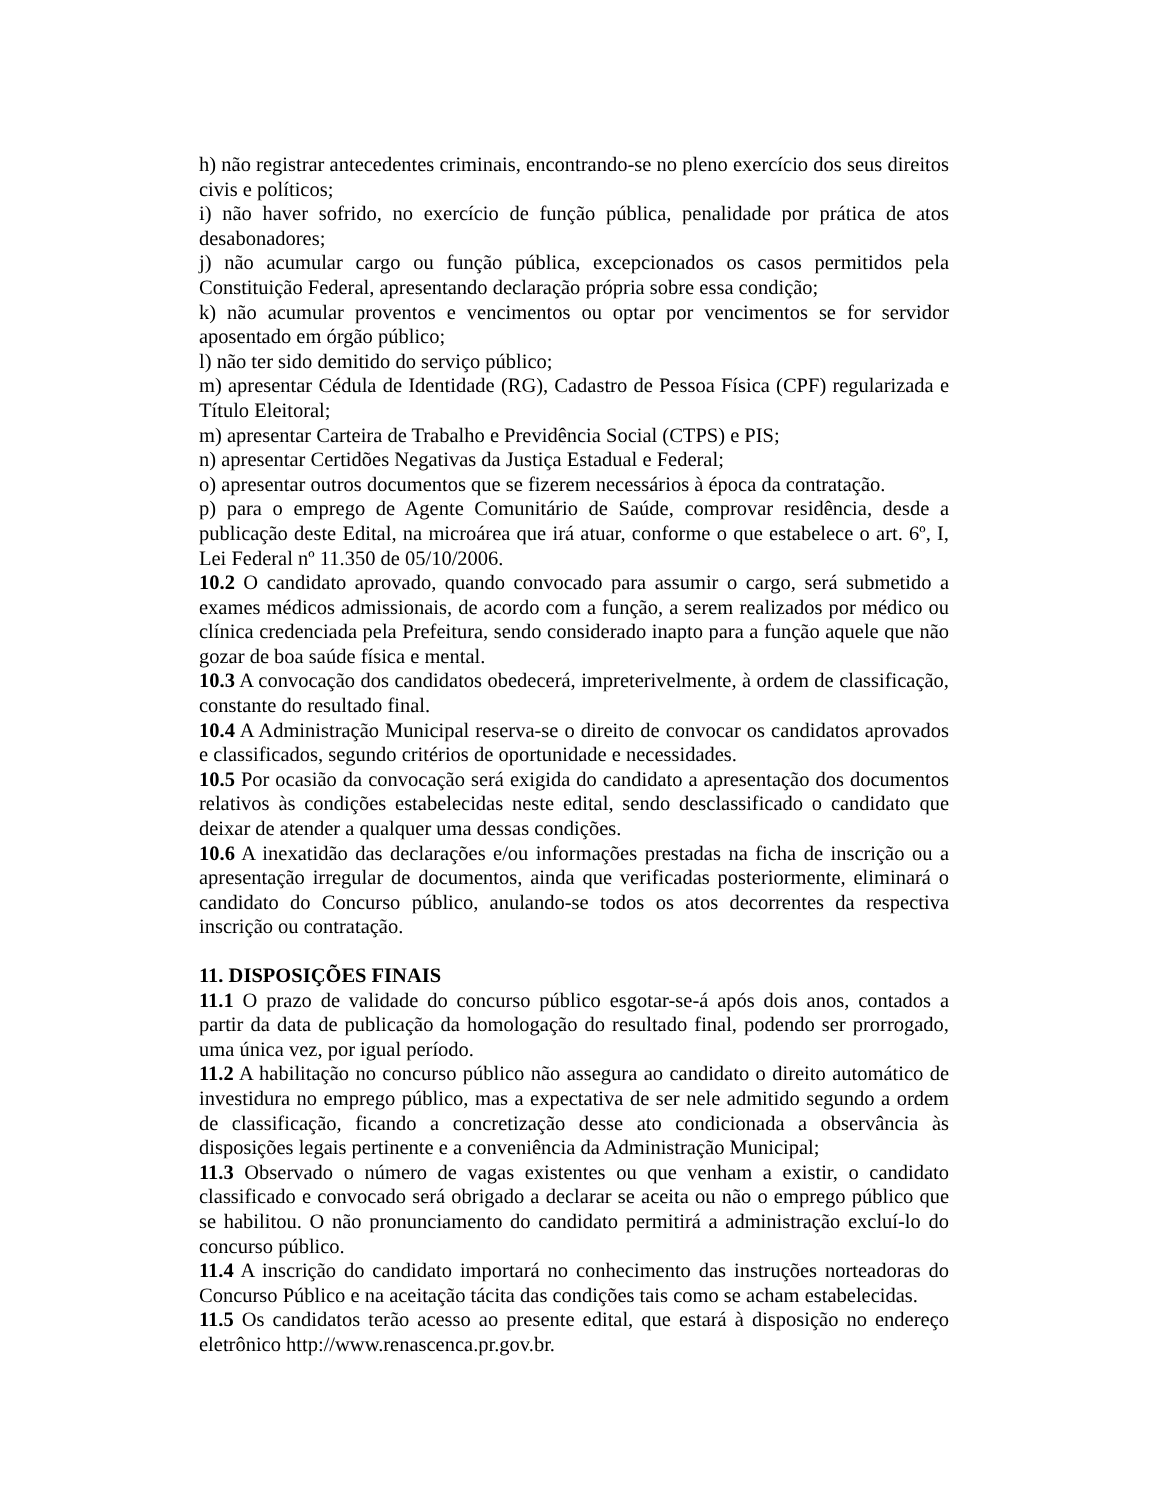h) não registrar antecedentes criminais, encontrando-se no pleno exercício dos seus direitos civis e políticos;
i) não haver sofrido, no exercício de função pública, penalidade por prática de atos desabonadores;
j) não acumular cargo ou função pública, excepcionados os casos permitidos pela Constituição Federal, apresentando declaração própria sobre essa condição;
k) não acumular proventos e vencimentos ou optar por vencimentos se for servidor aposentado em órgão público;
l) não ter sido demitido do serviço público;
m) apresentar Cédula de Identidade (RG), Cadastro de Pessoa Física (CPF) regularizada e Título Eleitoral;
m) apresentar Carteira de Trabalho e Previdência Social (CTPS) e PIS;
n) apresentar Certidões Negativas da Justiça Estadual e Federal;
o) apresentar outros documentos que se fizerem necessários à época da contratação.
p) para o emprego de Agente Comunitário de Saúde, comprovar residência, desde a publicação deste Edital, na microárea que irá atuar, conforme o que estabelece o art. 6º, I, Lei Federal nº 11.350 de 05/10/2006.
10.2 O candidato aprovado, quando convocado para assumir o cargo, será submetido a exames médicos admissionais, de acordo com a função, a serem realizados por médico ou clínica credenciada pela Prefeitura, sendo considerado inapto para a função aquele que não gozar de boa saúde física e mental.
10.3 A convocação dos candidatos obedecerá, impreterivelmente, à ordem de classificação, constante do resultado final.
10.4 A Administração Municipal reserva-se o direito de convocar os candidatos aprovados e classificados, segundo critérios de oportunidade e necessidades.
10.5 Por ocasião da convocação será exigida do candidato a apresentação dos documentos relativos às condições estabelecidas neste edital, sendo desclassificado o candidato que deixar de atender a qualquer uma dessas condições.
10.6 A inexatidão das declarações e/ou informações prestadas na ficha de inscrição ou a apresentação irregular de documentos, ainda que verificadas posteriormente, eliminará o candidato do Concurso público, anulando-se todos os atos decorrentes da respectiva inscrição ou contratação.
11. DISPOSIÇÕES FINAIS
11.1 O prazo de validade do concurso público esgotar-se-á após dois anos, contados a partir da data de publicação da homologação do resultado final, podendo ser prorrogado, uma única vez, por igual período.
11.2 A habilitação no concurso público não assegura ao candidato o direito automático de investidura no emprego público, mas a expectativa de ser nele admitido segundo a ordem de classificação, ficando a concretização desse ato condicionada a observância às disposições legais pertinente e a conveniência da Administração Municipal;
11.3 Observado o número de vagas existentes ou que venham a existir, o candidato classificado e convocado será obrigado a declarar se aceita ou não o emprego público que se habilitou. O não pronunciamento do candidato permitirá a administração excluí-lo do concurso público.
11.4 A inscrição do candidato importará no conhecimento das instruções norteadoras do Concurso Público e na aceitação tácita das condições tais como se acham estabelecidas.
11.5 Os candidatos terão acesso ao presente edital, que estará à disposição no endereço eletrônico http://www.renascenca.pr.gov.br.